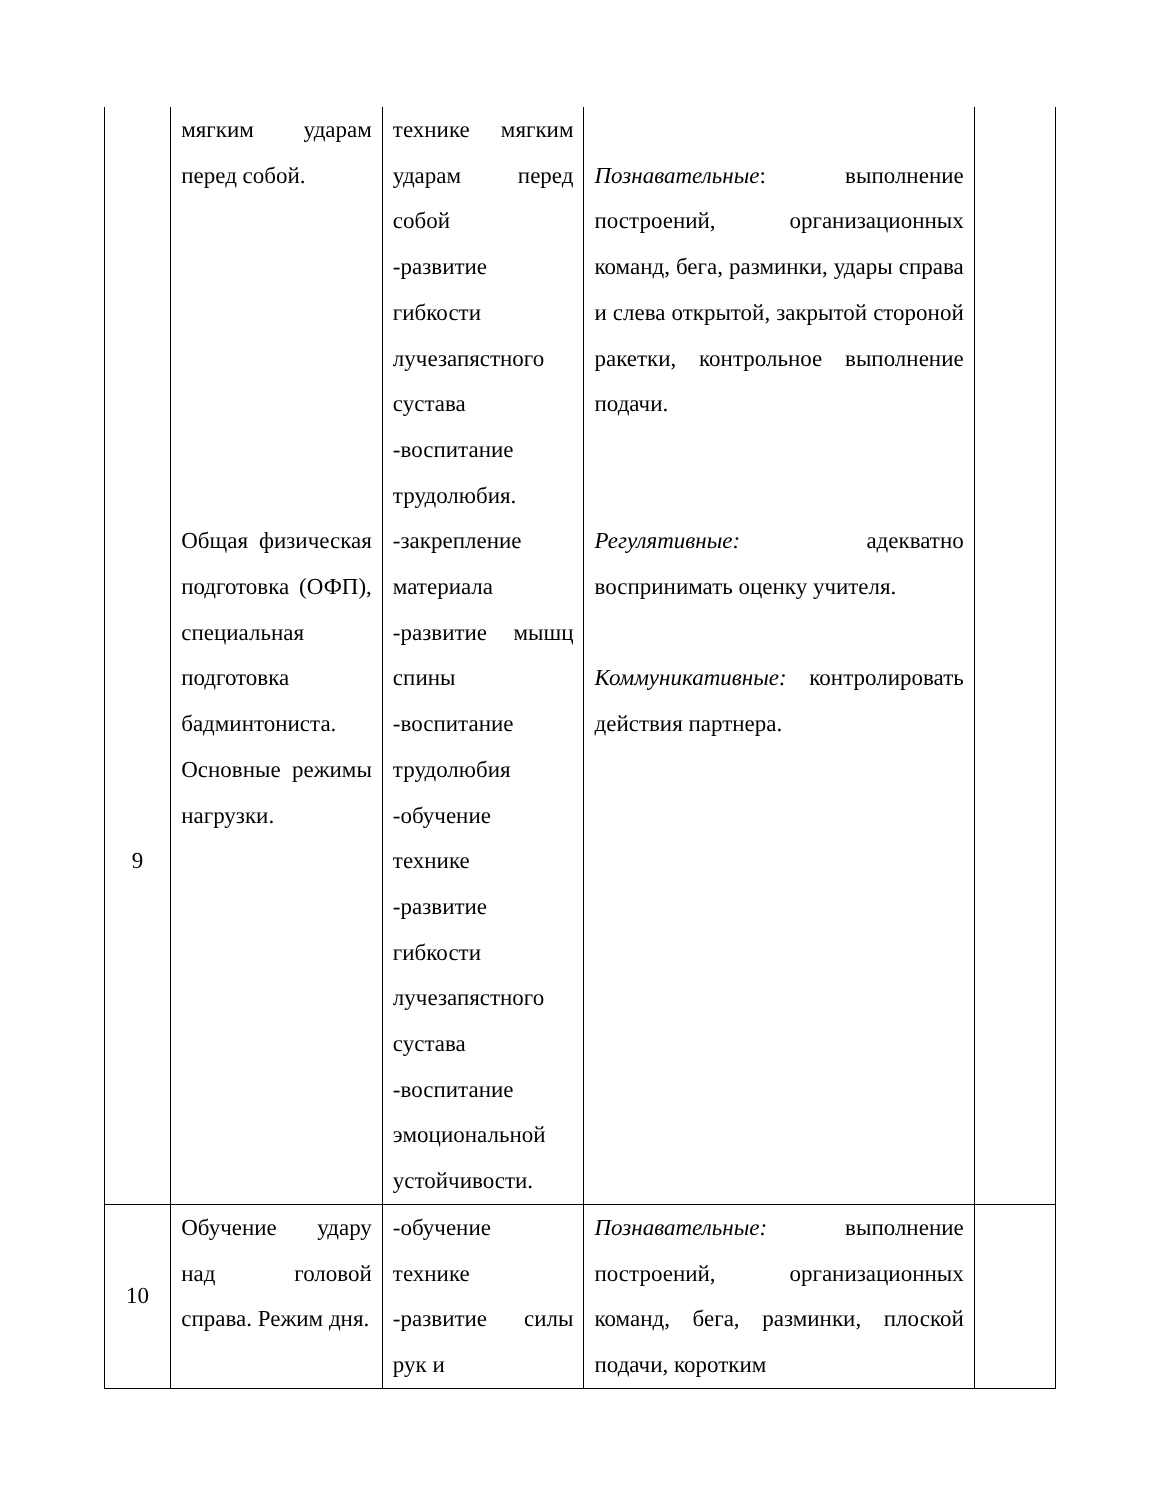| | мягким ударам перед собой. | технике мягким ударам перед собой -развитие гибкости лучезапястного сустава -воспитание трудолюбия. | Познавательные : выполнение построений, организационных команд, бега, разминки, удары справа и слева открытой, закрытой стороной ракетки, контрольное выполнение подачи. | |
| 9 | Общая физическая подготовка (ОФП), специальная подготовка бадминтониста. Основные режимы нагрузки. | -закрепление материала -развитие мышц спины -воспитание трудолюбия -обучение технике -развитие гибкости лучезапястного сустава -воспитание эмоциональной устойчивости. | Регулятивные: адекватно воспринимать оценку учителя. Коммуникативные: контролировать действия партнера. | |
| 10 | Обучение удару над головой справа. Режим дня. | -обучение технике -развитие силы рук и | Познавательные: выполнение построений, организационных команд, бега, разминки, плоской подачи, коротким | |